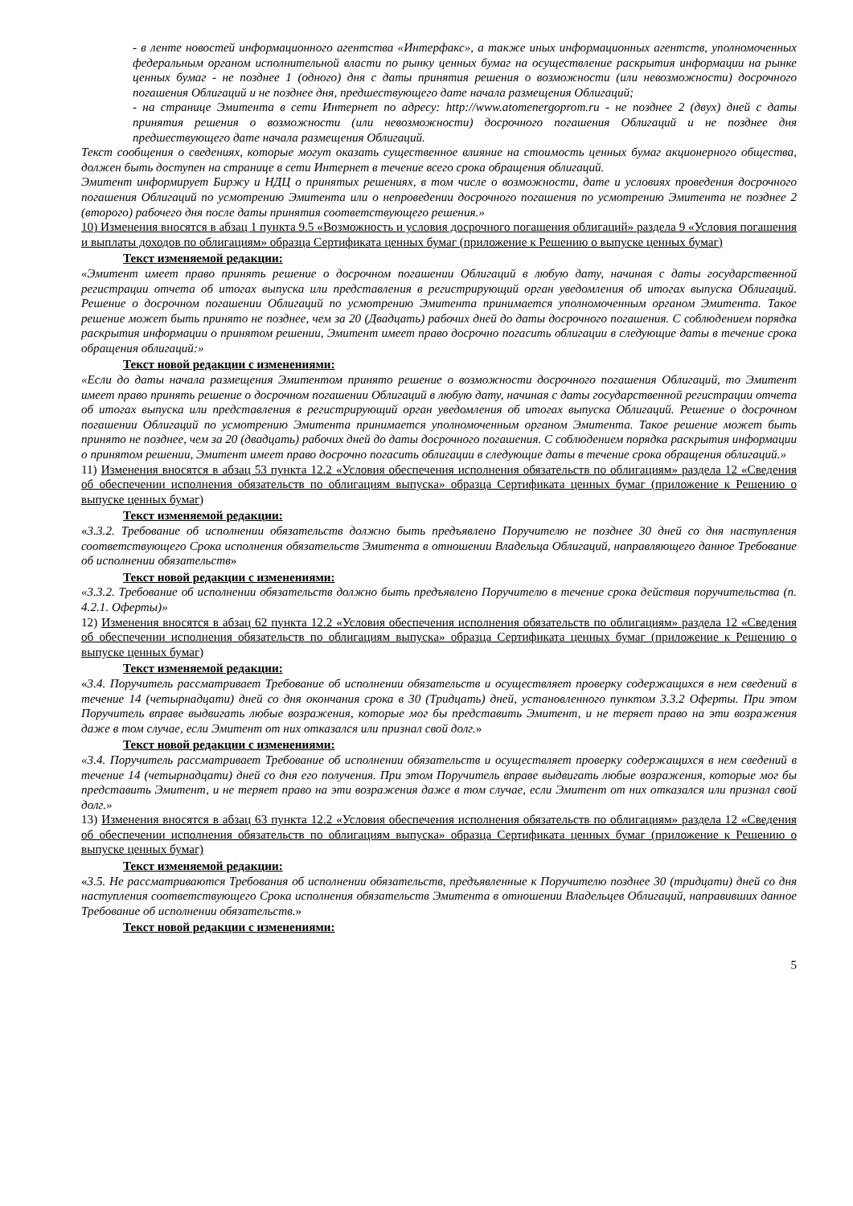- в ленте новостей информационного агентства «Интерфакс», а также иных информационных агентств, уполномоченных федеральным органом исполнительной власти по рынку ценных бумаг на осуществление раскрытия информации на рынке ценных бумаг - не позднее 1 (одного) дня с даты принятия решения о возможности (или невозможности) досрочного погашения Облигаций и не позднее дня, предшествующего дате начала размещения Облигаций;
- на странице Эмитента в сети Интернет по адресу: http://www.atomenergoprom.ru - не позднее 2 (двух) дней с даты принятия решения о возможности (или невозможности) досрочного погашения Облигаций и не позднее дня предшествующего дате начала размещения Облигаций.
Текст сообщения о сведениях, которые могут оказать существенное влияние на стоимость ценных бумаг акционерного общества, должен быть доступен на странице в сети Интернет в течение всего срока обращения облигаций.
Эмитент информирует Биржу и НДЦ о принятых решениях, в том числе о возможности, дате и условиях проведения досрочного погашения Облигаций по усмотрению Эмитента или о непроведении досрочного погашения по усмотрению Эмитента не позднее 2 (второго) рабочего дня после даты принятия соответствующего решения.»
10) Изменения вносятся в абзац 1 пункта 9.5 «Возможность и условия досрочного погашения облигаций» раздела 9 «Условия погашения и выплаты доходов по облигациям» образца Сертификата ценных бумаг (приложение к Решению о выпуске ценных бумаг)
Текст изменяемой редакции:
«Эмитент имеет право принять решение о досрочном погашении Облигаций в любую дату, начиная с даты государственной регистрации отчета об итогах выпуска или представления в регистрирующий орган уведомления об итогах выпуска Облигаций. Решение о досрочном погашении Облигаций по усмотрению Эмитента принимается уполномоченным органом Эмитента. Такое решение может быть принято не позднее, чем за 20 (Двадцать) рабочих дней до даты досрочного погашения. С соблюдением порядка раскрытия информации о принятом решении, Эмитент имеет право досрочно погасить облигации в следующие даты в течение срока обращения облигаций:»
Текст новой редакции с изменениями:
«Если до даты начала размещения Эмитентом принято решение о возможности досрочного погашения Облигаций, то Эмитент имеет право принять решение о досрочном погашении Облигаций в любую дату, начиная с даты государственной регистрации отчета об итогах выпуска или представления в регистрирующий орган уведомления об итогах выпуска Облигаций. Решение о досрочном погашении Облигаций по усмотрению Эмитента принимается уполномоченным органом Эмитента. Такое решение может быть принято не позднее, чем за 20 (двадцать) рабочих дней до даты досрочного погашения. С соблюдением порядка раскрытия информации о принятом решении, Эмитент имеет право досрочно погасить облигации в следующие даты в течение срока обращения облигаций.»
11) Изменения вносятся в абзац 53 пункта 12.2 «Условия обеспечения исполнения обязательств по облигациям» раздела 12 «Сведения об обеспечении исполнения обязательств по облигациям выпуска» образца Сертификата ценных бумаг (приложение к Решению о выпуске ценных бумаг)
Текст изменяемой редакции:
«3.3.2. Требование об исполнении обязательств должно быть предъявлено Поручителю не позднее 30 дней со дня наступления соответствующего Срока исполнения обязательств Эмитента в отношении Владельца Облигаций, направляющего данное Требование об исполнении обязательств»
Текст новой редакции с изменениями:
«3.3.2. Требование об исполнении обязательств должно быть предъявлено Поручителю в течение срока действия поручительства (п. 4.2.1. Оферты)»
12) Изменения вносятся в абзац 62 пункта 12.2 «Условия обеспечения исполнения обязательств по облигациям» раздела 12 «Сведения об обеспечении исполнения обязательств по облигациям выпуска» образца Сертификата ценных бумаг (приложение к Решению о выпуске ценных бумаг)
Текст изменяемой редакции:
«3.4. Поручитель рассматривает Требование об исполнении обязательств и осуществляет проверку содержащихся в нем сведений в течение 14 (четырнадцати) дней со дня окончания срока в 30 (Тридцать) дней, установленного пунктом 3.3.2 Оферты. При этом Поручитель вправе выдвигать любые возражения, которые мог бы представить Эмитент, и не теряет право на эти возражения даже в том случае, если Эмитент от них отказался или признал свой долг.»
Текст новой редакции с изменениями:
«3.4. Поручитель рассматривает Требование об исполнении обязательств и осуществляет проверку содержащихся в нем сведений в течение 14 (четырнадцати) дней со дня его получения. При этом Поручитель вправе выдвигать любые возражения, которые мог бы представить Эмитент, и не теряет право на эти возражения даже в том случае, если Эмитент от них отказался или признал свой долг.»
13) Изменения вносятся в абзац 63 пункта 12.2 «Условия обеспечения исполнения обязательств по облигациям» раздела 12 «Сведения об обеспечении исполнения обязательств по облигациям выпуска» образца Сертификата ценных бумаг (приложение к Решению о выпуске ценных бумаг)
Текст изменяемой редакции:
«3.5. Не рассматриваются Требования об исполнении обязательств, предъявленные к Поручителю позднее 30 (тридцати) дней со дня наступления соответствующего Срока исполнения обязательств Эмитента в отношении Владельцев Облигаций, направивших данное Требование об исполнении обязательств.»
Текст новой редакции с изменениями:
5